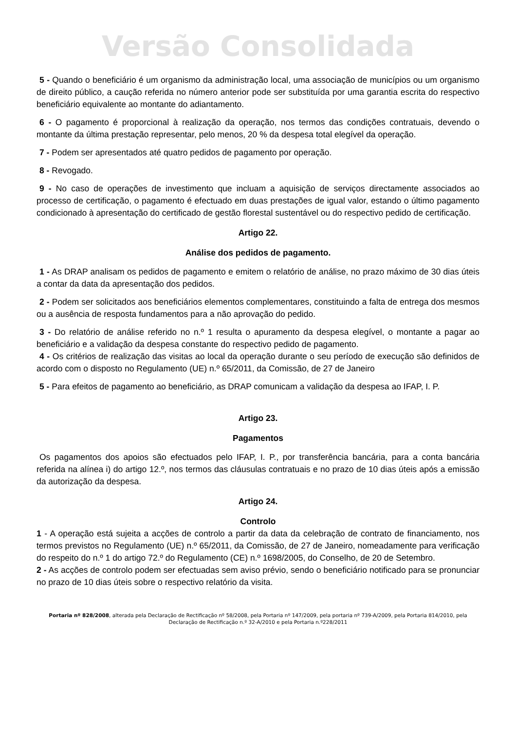Versão Consolidada
5 - Quando o beneficiário é um organismo da administração local, uma associação de municípios ou um organismo de direito público, a caução referida no número anterior pode ser substituída por uma garantia escrita do respectivo beneficiário equivalente ao montante do adiantamento.
6 - O pagamento é proporcional à realização da operação, nos termos das condições contratuais, devendo o montante da última prestação representar, pelo menos, 20 % da despesa total elegível da operação.
7 - Podem ser apresentados até quatro pedidos de pagamento por operação.
8 - Revogado.
9 - No caso de operações de investimento que incluam a aquisição de serviços directamente associados ao processo de certificação, o pagamento é efectuado em duas prestações de igual valor, estando o último pagamento condicionado à apresentação do certificado de gestão florestal sustentável ou do respectivo pedido de certificação.
Artigo 22.
Análise dos pedidos de pagamento.
1 - As DRAP analisam os pedidos de pagamento e emitem o relatório de análise, no prazo máximo de 30 dias úteis a contar da data da apresentação dos pedidos.
2 - Podem ser solicitados aos beneficiários elementos complementares, constituindo a falta de entrega dos mesmos ou a ausência de resposta fundamentos para a não aprovação do pedido.
3 - Do relatório de análise referido no n.º 1 resulta o apuramento da despesa elegível, o montante a pagar ao beneficiário e a validação da despesa constante do respectivo pedido de pagamento.
4 - Os critérios de realização das visitas ao local da operação durante o seu período de execução são definidos de acordo com o disposto no Regulamento (UE) n.º 65/2011, da Comissão, de 27 de Janeiro
5 - Para efeitos de pagamento ao beneficiário, as DRAP comunicam a validação da despesa ao IFAP, I. P.
Artigo 23.
Pagamentos
Os pagamentos dos apoios são efectuados pelo IFAP, I. P., por transferência bancária, para a conta bancária referida na alínea i) do artigo 12.º, nos termos das cláusulas contratuais e no prazo de 10 dias úteis após a emissão da autorização da despesa.
Artigo 24.
Controlo
1 - A operação está sujeita a acções de controlo a partir da data da celebração de contrato de financiamento, nos termos previstos no Regulamento (UE) n.º 65/2011, da Comissão, de 27 de Janeiro, nomeadamente para verificação do respeito do n.º 1 do artigo 72.º do Regulamento (CE) n.º 1698/2005, do Conselho, de 20 de Setembro.
2 - As acções de controlo podem ser efectuadas sem aviso prévio, sendo o beneficiário notificado para se pronunciar no prazo de 10 dias úteis sobre o respectivo relatório da visita.
Portaria nº 828/2008, alterada pela Declaração de Rectificação nº 58/2008, pela Portaria nº 147/2009, pela portaria nº 739-A/2009, pela Portaria 814/2010, pela Declaração de Rectificação n.º 32-A/2010 e pela Portaria n.º228/2011